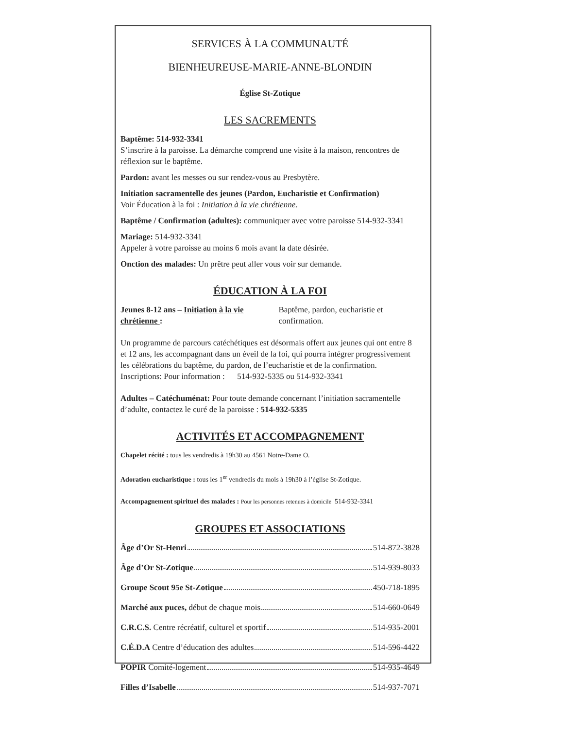SERVICES À LA COMMUNAUTÉ
BIENHEUREUSE-MARIE-ANNE-BLONDIN
Église St-Zotique
LES SACREMENTS
Baptême: 514-932-3341
S’inscrire à la paroisse. La démarche comprend une visite à la maison, rencontres de réflexion sur le baptême.
Pardon: avant les messes ou sur rendez-vous au Presbytère.
Initiation sacramentelle des jeunes (Pardon, Eucharistie et Confirmation)
Voir Éducation à la foi : Initiation à la vie chrétienne.
Baptême / Confirmation (adultes): communiquer avec votre paroisse 514-932-3341
Mariage: 514-932-3341
Appeler à votre paroisse au moins 6 mois avant la date désirée.
Onction des malades: Un prêtre peut aller vous voir sur demande.
ÉDUCATION À LA FOI
Jeunes 8-12 ans – Initiation à la vie chrétienne :
Baptême, pardon, eucharistie et confirmation.
Un programme de parcours catéchétiques est désormais offert aux jeunes qui ont entre 8 et 12 ans, les accompagnant dans un éveil de la foi, qui pourra intégrer progressivement les célébrations du baptême, du pardon, de l’eucharistie et de la confirmation.
Inscriptions: Pour information : 514-932-5335 ou 514-932-3341
Adultes – Catéchuménat: Pour toute demande concernant l’initiation sacramentelle d’adulte, contactez le curé de la paroisse : 514-932-5335
ACTIVITÉS ET ACCOMPAGNEMENT
Chapelet récité : tous les vendredis à 19h30 au 4561 Notre-Dame O.
Adoration eucharistique : tous les 1<sup>er</sup> vendredis du mois à 19h30 à l’église St-Zotique.
Accompagnement spirituel des malades : Pour les personnes retenues à domicile 514-932-3341
GROUPES ET ASSOCIATIONS
Âge d’Or St-Henri 514-872-3828
Âge d’Or St-Zotique 514-939-8033
Groupe Scout 95e St-Zotique 450-718-1895
Marché aux puces, début de chaque mois 514-660-0649
C.R.C.S. Centre récréatif, culturel et sportif 514-935-2001
C.É.D.A Centre d’éducation des adultes 514-596-4422
POPIR Comité-logement 514-935-4649
Filles d’Isabelle 514-937-7071